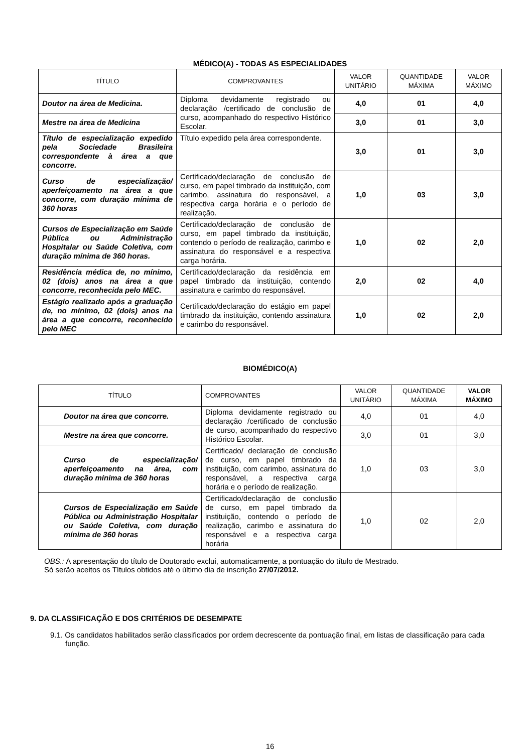MÉDICO(A) - TODAS AS ESPECIALIDADES
| TÍTULO | COMPROVANTES | VALOR UNITÁRIO | QUANTIDADE MÁXIMA | VALOR MÁXIMO |
| --- | --- | --- | --- | --- |
| Doutor na área de Medicina. | Diploma devidamente registrado ou declaração /certificado de conclusão de curso, acompanhado do respectivo Histórico Escolar. | 4,0 | 01 | 4,0 |
| Mestre na área de Medicina | | 3,0 | 01 | 3,0 |
| Título de especialização expedido pela Sociedade Brasileira correspondente à área a que concorre. | Título expedido pela área correspondente. | 3,0 | 01 | 3,0 |
| Curso de especialização/ aperfeiçoamento na área a que concorre, com duração mínima de 360 horas | Certificado/declaração de conclusão de curso, em papel timbrado da instituição, com carimbo, assinatura do responsável, a respectiva carga horária e o período de realização. | 1,0 | 03 | 3,0 |
| Cursos de Especialização em Saúde Pública ou Administração Hospitalar ou Saúde Coletiva, com duração mínima de 360 horas. | Certificado/declaração de conclusão de curso, em papel timbrado da instituição, contendo o período de realização, carimbo e assinatura do responsável e a respectiva carga horária. | 1,0 | 02 | 2,0 |
| Residência médica de, no mínimo, 02 (dois) anos na área a que concorre, reconhecida pelo MEC. | Certificado/declaração da residência em papel timbrado da instituição, contendo assinatura e carimbo do responsável. | 2,0 | 02 | 4,0 |
| Estágio realizado após a graduação de, no mínimo, 02 (dois) anos na área a que concorre, reconhecido pelo MEC | Certificado/declaração do estágio em papel timbrado da instituição, contendo assinatura e carimbo do responsável. | 1,0 | 02 | 2,0 |
BIOMÉDICO(A)
| TÍTULO | COMPROVANTES | VALOR UNITÁRIO | QUANTIDADE MÁXIMA | VALOR MÁXIMO |
| --- | --- | --- | --- | --- |
| Doutor na área que concorre. | Diploma devidamente registrado ou declaração /certificado de conclusão de curso, acompanhado do respectivo Histórico Escolar. | 4,0 | 01 | 4,0 |
| Mestre na área que concorre. | | 3,0 | 01 | 3,0 |
| Curso de especialização/ aperfeiçoamento na área, com duração mínima de 360 horas | Certificado/ declaração de conclusão de curso, em papel timbrado da instituição, com carimbo, assinatura do responsável, a respectiva carga horária e o período de realização. | 1,0 | 03 | 3,0 |
| Cursos de Especialização em Saúde Pública ou Administração Hospitalar ou Saúde Coletiva, com duração mínima de 360 horas | Certificado/declaração de conclusão de curso, em papel timbrado da instituição, contendo o período de realização, carimbo e assinatura do responsável e a respectiva carga horária | 1,0 | 02 | 2,0 |
OBS.: A apresentação do título de Doutorado exclui, automaticamente, a pontuação do título de Mestrado.
Só serão aceitos os Títulos obtidos até o último dia de inscrição 27/07/2012.
9. DA CLASSIFICAÇÃO E DOS CRITÉRIOS DE DESEMPATE
9.1. Os candidatos habilitados serão classificados por ordem decrescente da pontuação final, em listas de classificação para cada função.
16